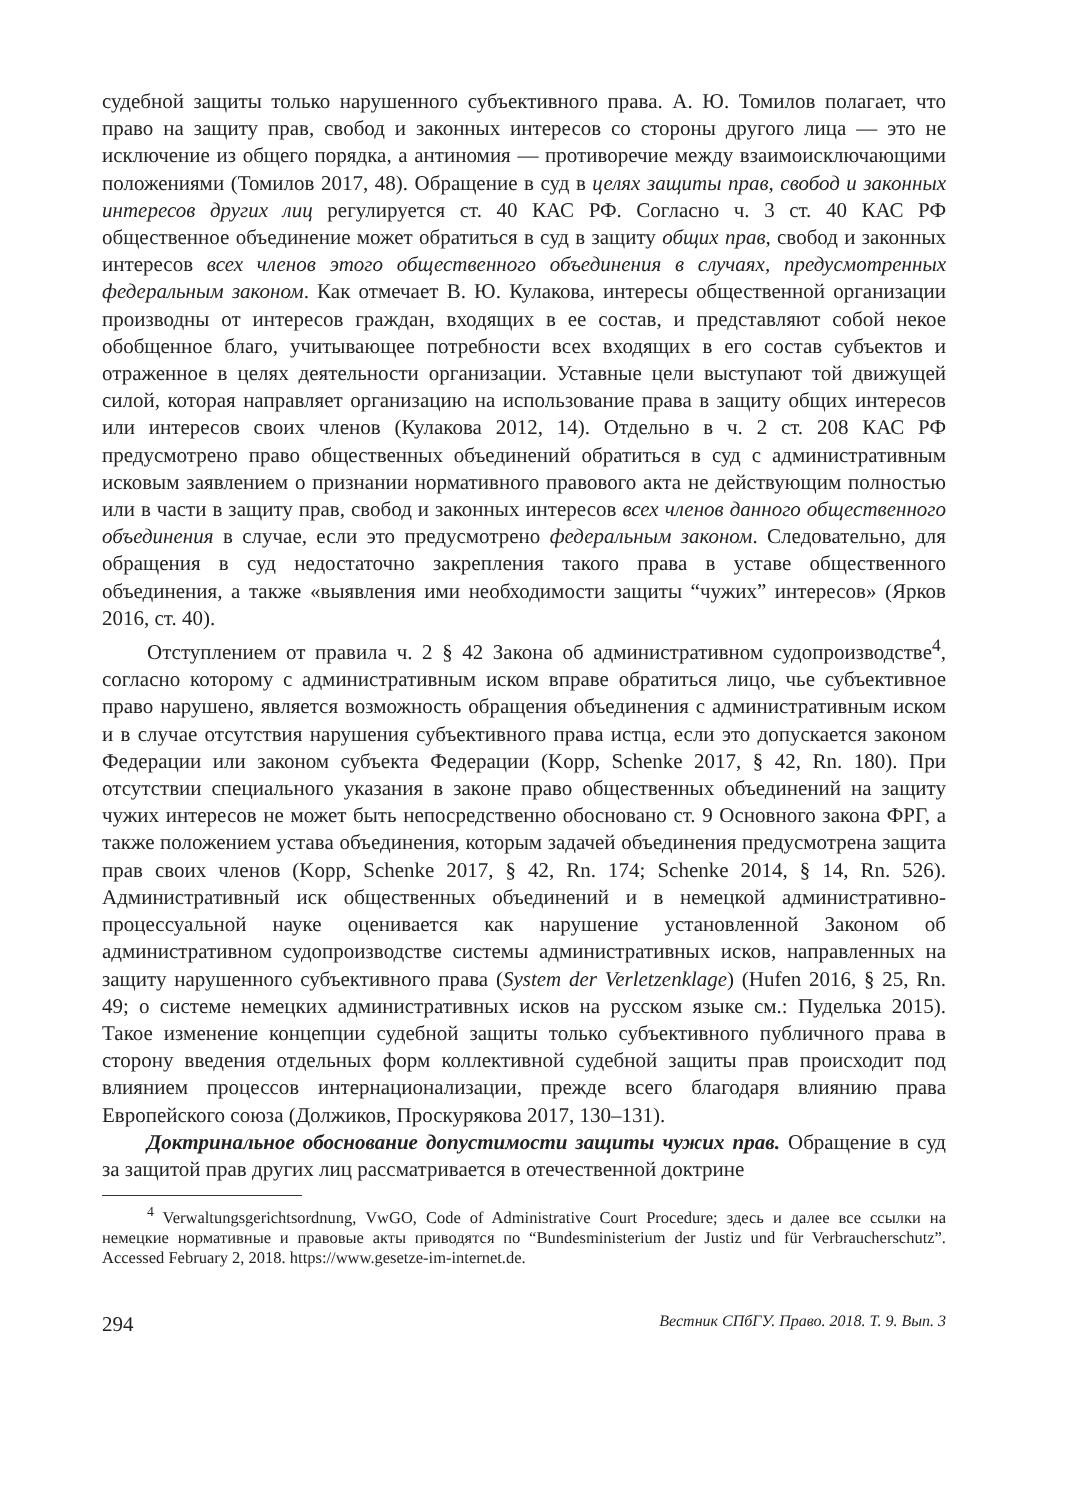судебной защиты только нарушенного субъективного права. А. Ю. Томилов полагает, что право на защиту прав, свобод и законных интересов со стороны другого лица — это не исключение из общего порядка, а антиномия — противоречие между взаимоисключающими положениями (Томилов 2017, 48). Обращение в суд в целях защиты прав, свобод и законных интересов других лиц регулируется ст. 40 КАС РФ. Согласно ч. 3 ст. 40 КАС РФ общественное объединение может обратиться в суд в защиту общих прав, свобод и законных интересов всех членов этого общественного объединения в случаях, предусмотренных федеральным законом. Как отмечает В. Ю. Кулакова, интересы общественной организации производны от интересов граждан, входящих в ее состав, и представляют собой некое обобщенное благо, учитывающее потребности всех входящих в его состав субъектов и отраженное в целях деятельности организации. Уставные цели выступают той движущей силой, которая направляет организацию на использование права в защиту общих интересов или интересов своих членов (Кулакова 2012, 14). Отдельно в ч. 2 ст. 208 КАС РФ предусмотрено право общественных объединений обратиться в суд с административным исковым заявлением о признании нормативного правового акта не действующим полностью или в части в защиту прав, свобод и законных интересов всех членов данного общественного объединения в случае, если это предусмотрено федеральным законом. Следовательно, для обращения в суд недостаточно закрепления такого права в уставе общественного объединения, а также «выявления ими необходимости защиты “чужих” интересов» (Ярков 2016, ст. 40).
Отступлением от правила ч. 2 § 42 Закона об административном судопроизводстве<sup>4</sup>, согласно которому с административным иском вправе обратиться лицо, чье субъективное право нарушено, является возможность обращения объединения с административным иском и в случае отсутствия нарушения субъективного права истца, если это допускается законом Федерации или законом субъекта Федерации (Kopp, Schenke 2017, § 42, Rn. 180). При отсутствии специального указания в законе право общественных объединений на защиту чужих интересов не может быть непосредственно обосновано ст. 9 Основного закона ФРГ, а также положением устава объединения, которым задачей объединения предусмотрена защита прав своих членов (Kopp, Schenke 2017, § 42, Rn. 174; Schenke 2014, § 14, Rn. 526). Административный иск общественных объединений и в немецкой административно-процессуальной науке оценивается как нарушение установленной Законом об административном судопроизводстве системы административных исков, направленных на защиту нарушенного субъективного права (System der Verletzenklage) (Hufen 2016, § 25, Rn. 49; о системе немецких административных исков на русском языке см.: Пуделька 2015). Такое изменение концепции судебной защиты только субъективного публичного права в сторону введения отдельных форм коллективной судебной защиты прав происходит под влиянием процессов интернационализации, прежде всего благодаря влиянию права Европейского союза (Должиков, Проскурякова 2017, 130–131).
Доктринальное обоснование допустимости защиты чужих прав. Обращение в суд за защитой прав других лиц рассматривается в отечественной доктрине
<sup>4</sup> Verwaltungsgerichtsordnung, VwGO, Code of Administrative Court Procedure; здесь и далее все ссылки на немецкие нормативные и правовые акты приводятся по “Bundesministerium der Justiz und für Verbraucherschutz”. Accessed February 2, 2018. https://www.gesetze-im-internet.de.
294 Вестник СПбГУ. Право. 2018. Т. 9. Вып. 3